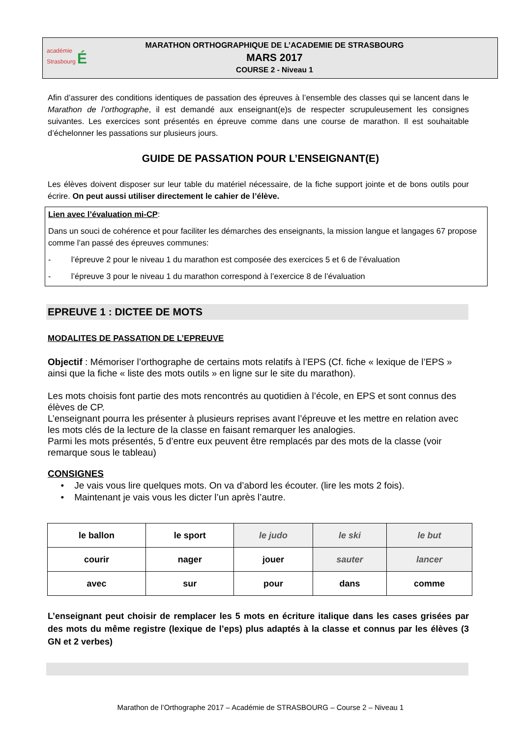académie
Strasbourg É
MARATHON ORTHOGRAPHIQUE DE L’ACADEMIE DE STRASBOURG
MARS 2017
COURSE 2 - Niveau 1
Afin d’assurer des conditions identiques de passation des épreuves à l’ensemble des classes qui se lancent dans le Marathon de l’orthographe, il est demandé aux enseignant(e)s de respecter scrupuleusement les consignes suivantes. Les exercices sont présentés en épreuve comme dans une course de marathon. Il est souhaitable d’échelonner les passations sur plusieurs jours.
GUIDE DE PASSATION POUR L’ENSEIGNANT(E)
Les élèves doivent disposer sur leur table du matériel nécessaire, de la fiche support jointe et de bons outils pour écrire. On peut aussi utiliser directement le cahier de l’élève.
Lien avec l’évaluation mi-CP:
Dans un souci de cohérence et pour faciliter les démarches des enseignants, la mission langue et langages 67 propose comme l’an passé des épreuves communes:
- l’épreuve 2 pour le niveau 1 du marathon est composée des exercices 5 et 6 de l’évaluation
- l’épreuve 3 pour le niveau 1 du marathon correspond à l’exercice 8 de l’évaluation
EPREUVE 1 : DICTEE DE MOTS
MODALITES DE PASSATION DE L’EPREUVE
Objectif : Mémoriser l’orthographe de certains mots relatifs à l’EPS (Cf. fiche « lexique de l’EPS » ainsi que la fiche « liste des mots outils » en ligne sur le site du marathon).
Les mots choisis font partie des mots rencontrés au quotidien à l’école, en EPS et sont connus des élèves de CP.
L’enseignant pourra les présenter à plusieurs reprises avant l’épreuve et les mettre en relation avec les mots clés de la lecture de la classe en faisant remarquer les analogies.
Parmi les mots présentés, 5 d’entre eux peuvent être remplacés par des mots de la classe (voir remarque sous le tableau)
CONSIGNES
• Je vais vous lire quelques mots. On va d’abord les écouter. (lire les mots 2 fois).
• Maintenant je vais vous les dicter l’un après l’autre.
| le ballon | le sport | le judo | le ski | le but |
| courir | nager | jouer | sauter | lancer |
| avec | sur | pour | dans | comme |
L’enseignant peut choisir de remplacer les 5 mots en écriture italique dans les cases grisées par des mots du même registre (lexique de l’eps) plus adaptés à la classe et connus par les élèves (3 GN et 2 verbes)
Marathon de l’Orthographe 2017 – Académie de STRASBOURG – Course 2 – Niveau 1